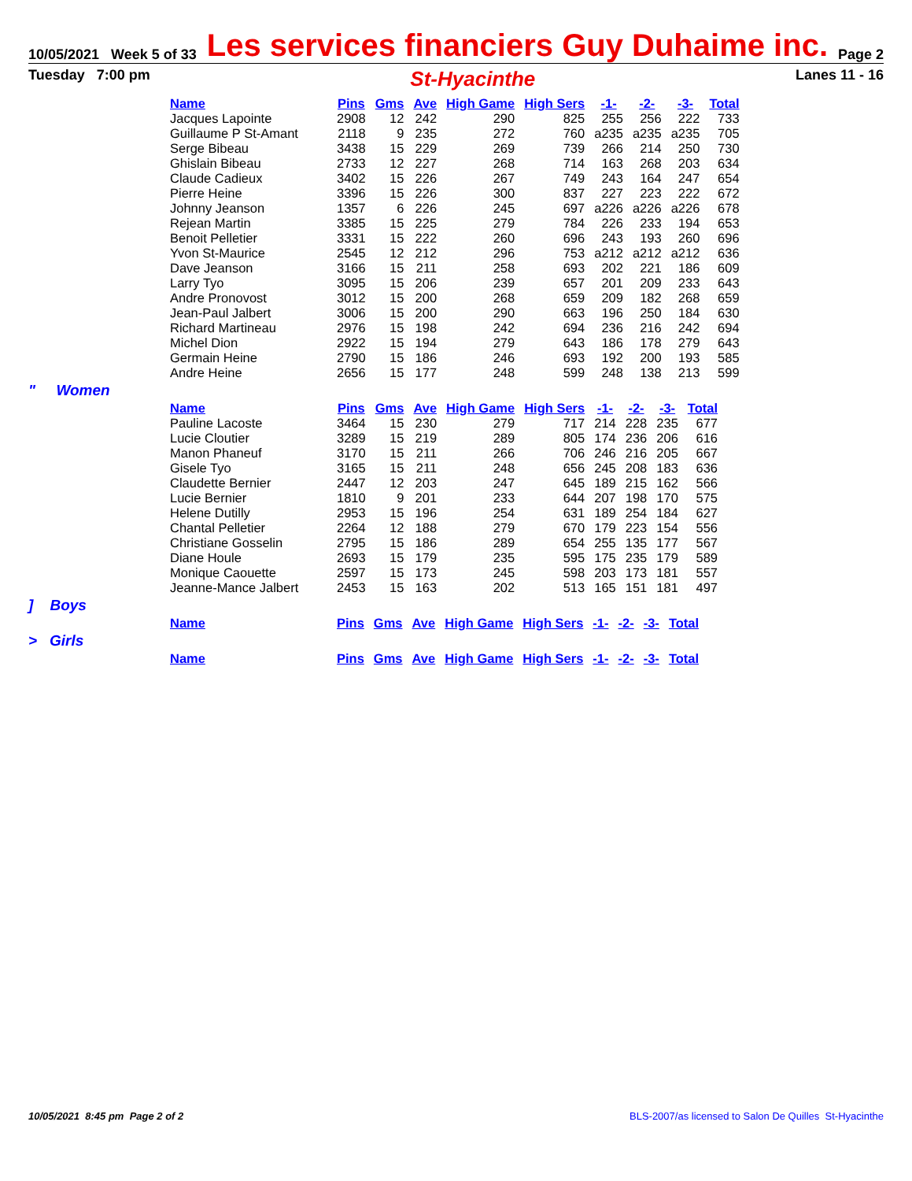10/05/2021 Week 5 of 33 Les services financiers Guy Duhaime inc. Page 2
Tuesday 7:00 pm St-Hyacinthe Lanes 11 - 16
| Name | Pins | Gms | Ave | High Game | High Sers | -1- | -2- | -3- | Total |
| --- | --- | --- | --- | --- | --- | --- | --- | --- | --- |
| Jacques Lapointe | 2908 | 12 | 242 | 290 | 825 | 255 | 256 | 222 | 733 |
| Guillaume P St-Amant | 2118 | 9 | 235 | 272 | 760 | a235 | a235 | a235 | 705 |
| Serge Bibeau | 3438 | 15 | 229 | 269 | 739 | 266 | 214 | 250 | 730 |
| Ghislain Bibeau | 2733 | 12 | 227 | 268 | 714 | 163 | 268 | 203 | 634 |
| Claude Cadieux | 3402 | 15 | 226 | 267 | 749 | 243 | 164 | 247 | 654 |
| Pierre Heine | 3396 | 15 | 226 | 300 | 837 | 227 | 223 | 222 | 672 |
| Johnny Jeanson | 1357 | 6 | 226 | 245 | 697 | a226 | a226 | a226 | 678 |
| Rejean Martin | 3385 | 15 | 225 | 279 | 784 | 226 | 233 | 194 | 653 |
| Benoit Pelletier | 3331 | 15 | 222 | 260 | 696 | 243 | 193 | 260 | 696 |
| Yvon St-Maurice | 2545 | 12 | 212 | 296 | 753 | a212 | a212 | a212 | 636 |
| Dave Jeanson | 3166 | 15 | 211 | 258 | 693 | 202 | 221 | 186 | 609 |
| Larry Tyo | 3095 | 15 | 206 | 239 | 657 | 201 | 209 | 233 | 643 |
| Andre Pronovost | 3012 | 15 | 200 | 268 | 659 | 209 | 182 | 268 | 659 |
| Jean-Paul Jalbert | 3006 | 15 | 200 | 290 | 663 | 196 | 250 | 184 | 630 |
| Richard Martineau | 2976 | 15 | 198 | 242 | 694 | 236 | 216 | 242 | 694 |
| Michel Dion | 2922 | 15 | 194 | 279 | 643 | 186 | 178 | 279 | 643 |
| Germain Heine | 2790 | 15 | 186 | 246 | 693 | 192 | 200 | 193 | 585 |
| Andre Heine | 2656 | 15 | 177 | 248 | 599 | 248 | 138 | 213 | 599 |
" Women
| Name | Pins | Gms | Ave | High Game | High Sers | -1- | -2- | -3- | Total |
| --- | --- | --- | --- | --- | --- | --- | --- | --- | --- |
| Pauline Lacoste | 3464 | 15 | 230 | 279 | 717 | 214 | 228 | 235 | 677 |
| Lucie Cloutier | 3289 | 15 | 219 | 289 | 805 | 174 | 236 | 206 | 616 |
| Manon Phaneuf | 3170 | 15 | 211 | 266 | 706 | 246 | 216 | 205 | 667 |
| Gisele Tyo | 3165 | 15 | 211 | 248 | 656 | 245 | 208 | 183 | 636 |
| Claudette Bernier | 2447 | 12 | 203 | 247 | 645 | 189 | 215 | 162 | 566 |
| Lucie Bernier | 1810 | 9 | 201 | 233 | 644 | 207 | 198 | 170 | 575 |
| Helene Dutilly | 2953 | 15 | 196 | 254 | 631 | 189 | 254 | 184 | 627 |
| Chantal Pelletier | 2264 | 12 | 188 | 279 | 670 | 179 | 223 | 154 | 556 |
| Christiane Gosselin | 2795 | 15 | 186 | 289 | 654 | 255 | 135 | 177 | 567 |
| Diane Houle | 2693 | 15 | 179 | 235 | 595 | 175 | 235 | 179 | 589 |
| Monique Caouette | 2597 | 15 | 173 | 245 | 598 | 203 | 173 | 181 | 557 |
| Jeanne-Mance Jalbert | 2453 | 15 | 163 | 202 | 513 | 165 | 151 | 181 | 497 |
] Boys
| Name | Pins | Gms | Ave | High Game | High Sers | -1- | -2- | -3- | Total |
| --- | --- | --- | --- | --- | --- | --- | --- | --- | --- |
> Girls
| Name | Pins | Gms | Ave | High Game | High Sers | -1- | -2- | -3- | Total |
| --- | --- | --- | --- | --- | --- | --- | --- | --- | --- |
10/05/2021 8:45 pm Page 2 of 2 BLS-2007/as licensed to Salon De Quilles St-Hyacinthe